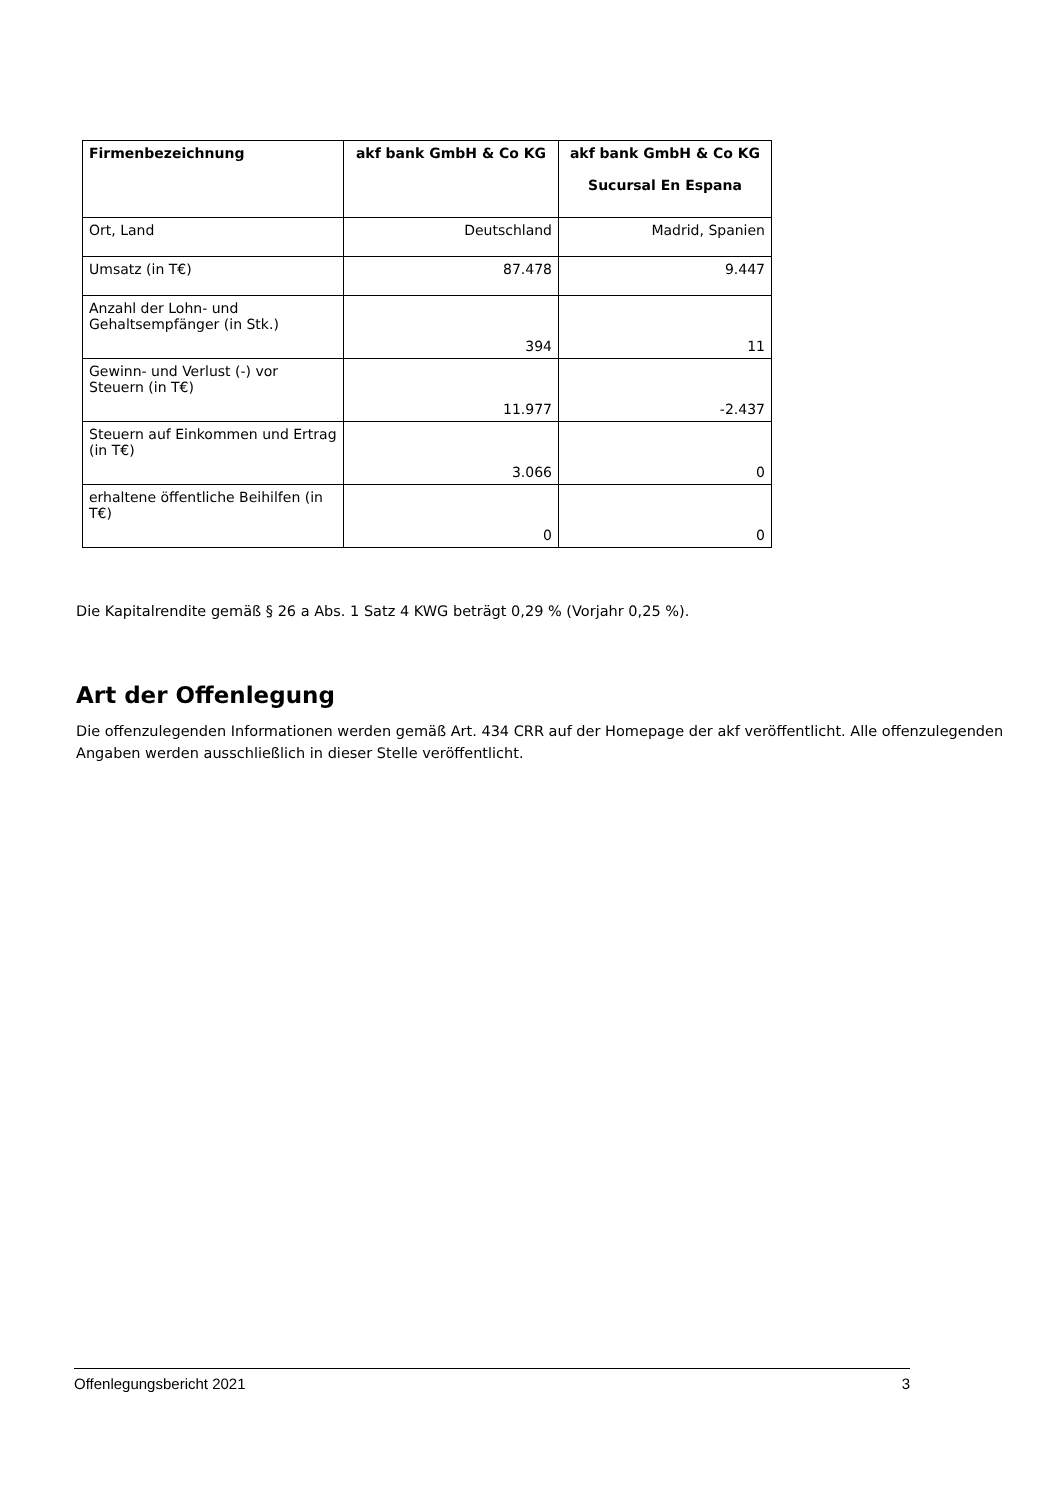| Firmenbezeichnung | akf bank GmbH & Co KG | akf bank GmbH & Co KG Sucursal En Espana |
| --- | --- | --- |
| Ort, Land | Deutschland | Madrid, Spanien |
| Umsatz (in T€) | 87.478 | 9.447 |
| Anzahl der Lohn- und Gehaltsempfänger (in Stk.) | 394 | 11 |
| Gewinn- und Verlust (-) vor Steuern (in T€) | 11.977 | -2.437 |
| Steuern auf Einkommen und Ertrag (in T€) | 3.066 | 0 |
| erhaltene öffentliche Beihilfen (in T€) | 0 | 0 |
Die Kapitalrendite gemäß § 26 a Abs. 1 Satz 4 KWG beträgt 0,29 % (Vorjahr 0,25 %).
Art der Offenlegung
Die offenzulegenden Informationen werden gemäß Art. 434 CRR auf der Homepage der akf veröffentlicht. Alle offenzulegenden Angaben werden ausschließlich in dieser Stelle veröffentlicht.
Offenlegungsbericht 2021 3